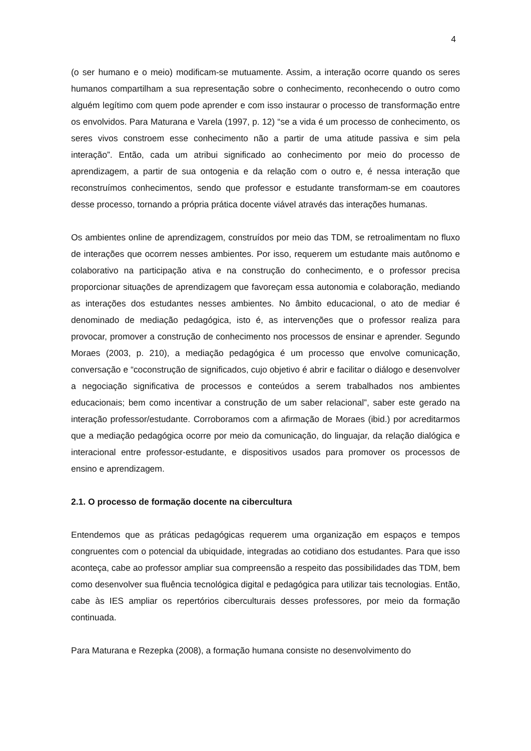4
(o ser humano e o meio) modificam-se mutuamente. Assim, a interação ocorre quando os seres humanos compartilham a sua representação sobre o conhecimento, reconhecendo o outro como alguém legítimo com quem pode aprender e com isso instaurar o processo de transformação entre os envolvidos. Para Maturana e Varela (1997, p. 12) “se a vida é um processo de conhecimento, os seres vivos constroem esse conhecimento não a partir de uma atitude passiva e sim pela interação”. Então, cada um atribui significado ao conhecimento por meio do processo de aprendizagem, a partir de sua ontogenia e da relação com o outro e, é nessa interação que reconstruímos conhecimentos, sendo que professor e estudante transformam-se em coautores desse processo, tornando a própria prática docente viável através das interações humanas.
Os ambientes online de aprendizagem, construídos por meio das TDM, se retroalimentam no fluxo de interações que ocorrem nesses ambientes. Por isso, requerem um estudante mais autônomo e colaborativo na participação ativa e na construção do conhecimento, e o professor precisa proporcionar situações de aprendizagem que favoreçam essa autonomia e colaboração, mediando as interações dos estudantes nesses ambientes. No âmbito educacional, o ato de mediar é denominado de mediação pedagógica, isto é, as intervenções que o professor realiza para provocar, promover a construção de conhecimento nos processos de ensinar e aprender. Segundo Moraes (2003, p. 210), a mediação pedagógica é um processo que envolve comunicação, conversação e “coconstrução de significados, cujo objetivo é abrir e facilitar o diálogo e desenvolver a negociação significativa de processos e conteúdos a serem trabalhados nos ambientes educacionais; bem como incentivar a construção de um saber relacional”, saber este gerado na interação professor/estudante. Corroboramos com a afirmação de Moraes (ibid.) por acreditarmos que a mediação pedagógica ocorre por meio da comunicação, do linguajar, da relação dialógica e interacional entre professor-estudante, e dispositivos usados para promover os processos de ensino e aprendizagem.
2.1. O processo de formação docente na cibercultura
Entendemos que as práticas pedagógicas requerem uma organização em espaços e tempos congruentes com o potencial da ubiquidade, integradas ao cotidiano dos estudantes. Para que isso aconteça, cabe ao professor ampliar sua compreensão a respeito das possibilidades das TDM, bem como desenvolver sua fluência tecnológica digital e pedagógica para utilizar tais tecnologias. Então, cabe às IES ampliar os repertórios ciberculturais desses professores, por meio da formação continuada.
Para Maturana e Rezepka (2008), a formação humana consiste no desenvolvimento do